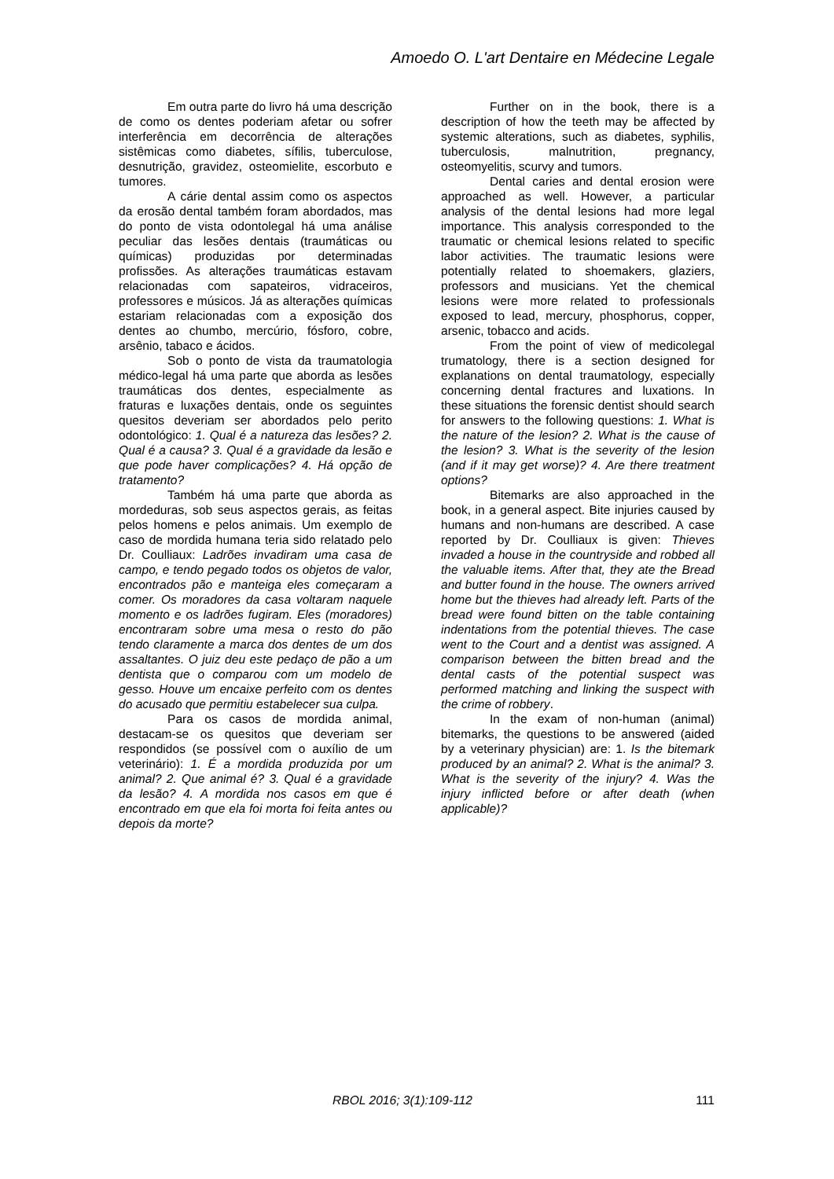Amoedo O. L'art Dentaire en Médecine Legale
Em outra parte do livro há uma descrição de como os dentes poderiam afetar ou sofrer interferência em decorrência de alterações sistêmicas como diabetes, sífilis, tuberculose, desnutrição, gravidez, osteomielite, escorbuto e tumores.
A cárie dental assim como os aspectos da erosão dental também foram abordados, mas do ponto de vista odontolegal há uma análise peculiar das lesões dentais (traumáticas ou químicas) produzidas por determinadas profissões. As alterações traumáticas estavam relacionadas com sapateiros, vidraceiros, professores e músicos. Já as alterações químicas estariam relacionadas com a exposição dos dentes ao chumbo, mercúrio, fósforo, cobre, arsênio, tabaco e ácidos.
Sob o ponto de vista da traumatologia médico-legal há uma parte que aborda as lesões traumáticas dos dentes, especialmente as fraturas e luxações dentais, onde os seguintes quesitos deveriam ser abordados pelo perito odontológico: 1. Qual é a natureza das lesões? 2. Qual é a causa? 3. Qual é a gravidade da lesão e que pode haver complicações? 4. Há opção de tratamento?
Também há uma parte que aborda as mordeduras, sob seus aspectos gerais, as feitas pelos homens e pelos animais. Um exemplo de caso de mordida humana teria sido relatado pelo Dr. Coulliaux: Ladrões invadiram uma casa de campo, e tendo pegado todos os objetos de valor, encontrados pão e manteiga eles começaram a comer. Os moradores da casa voltaram naquele momento e os ladrões fugiram. Eles (moradores) encontraram sobre uma mesa o resto do pão tendo claramente a marca dos dentes de um dos assaltantes. O juiz deu este pedaço de pão a um dentista que o comparou com um modelo de gesso. Houve um encaixe perfeito com os dentes do acusado que permitiu estabelecer sua culpa.
Para os casos de mordida animal, destacam-se os quesitos que deveriam ser respondidos (se possível com o auxílio de um veterinário): 1. É a mordida produzida por um animal? 2. Que animal é? 3. Qual é a gravidade da lesão? 4. A mordida nos casos em que é encontrado em que ela foi morta foi feita antes ou depois da morte?
Further on in the book, there is a description of how the teeth may be affected by systemic alterations, such as diabetes, syphilis, tuberculosis, malnutrition, pregnancy, osteomyelitis, scurvy and tumors.
Dental caries and dental erosion were approached as well. However, a particular analysis of the dental lesions had more legal importance. This analysis corresponded to the traumatic or chemical lesions related to specific labor activities. The traumatic lesions were potentially related to shoemakers, glaziers, professors and musicians. Yet the chemical lesions were more related to professionals exposed to lead, mercury, phosphorus, copper, arsenic, tobacco and acids.
From the point of view of medicolegal trumatology, there is a section designed for explanations on dental traumatology, especially concerning dental fractures and luxations. In these situations the forensic dentist should search for answers to the following questions: 1. What is the nature of the lesion? 2. What is the cause of the lesion? 3. What is the severity of the lesion (and if it may get worse)? 4. Are there treatment options?
Bitemarks are also approached in the book, in a general aspect. Bite injuries caused by humans and non-humans are described. A case reported by Dr. Coulliaux is given: Thieves invaded a house in the countryside and robbed all the valuable items. After that, they ate the Bread and butter found in the house. The owners arrived home but the thieves had already left. Parts of the bread were found bitten on the table containing indentations from the potential thieves. The case went to the Court and a dentist was assigned. A comparison between the bitten bread and the dental casts of the potential suspect was performed matching and linking the suspect with the crime of robbery.
In the exam of non-human (animal) bitemarks, the questions to be answered (aided by a veterinary physician) are: 1. Is the bitemark produced by an animal? 2. What is the animal? 3. What is the severity of the injury? 4. Was the injury inflicted before or after death (when applicable)?
RBOL 2016; 3(1):109-112 111